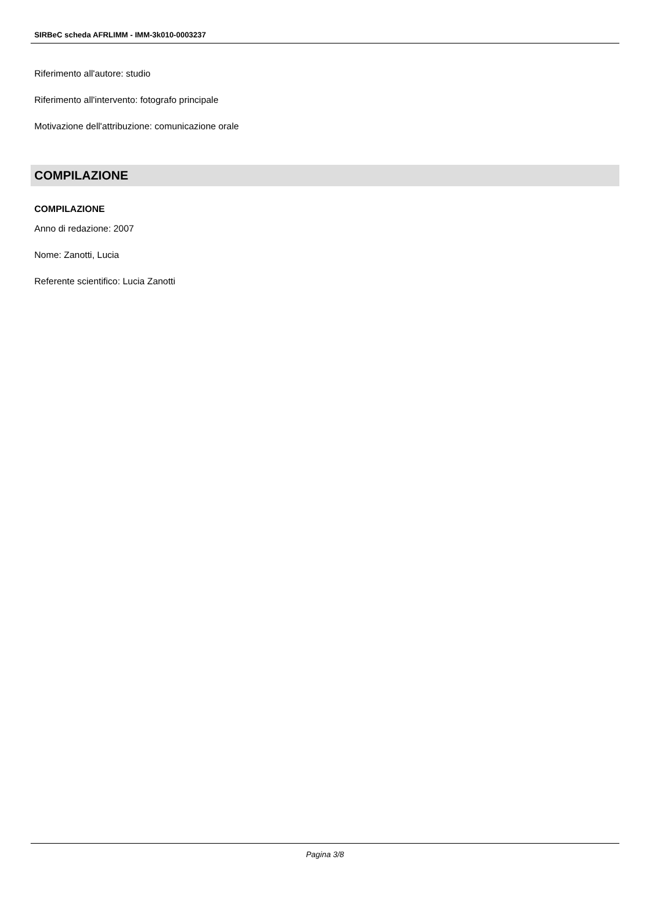SIRBeC scheda AFRLIMM - IMM-3k010-0003237
Riferimento all'autore: studio
Riferimento all'intervento: fotografo principale
Motivazione dell'attribuzione: comunicazione orale
COMPILAZIONE
COMPILAZIONE
Anno di redazione: 2007
Nome: Zanotti, Lucia
Referente scientifico: Lucia Zanotti
Pagina 3/8